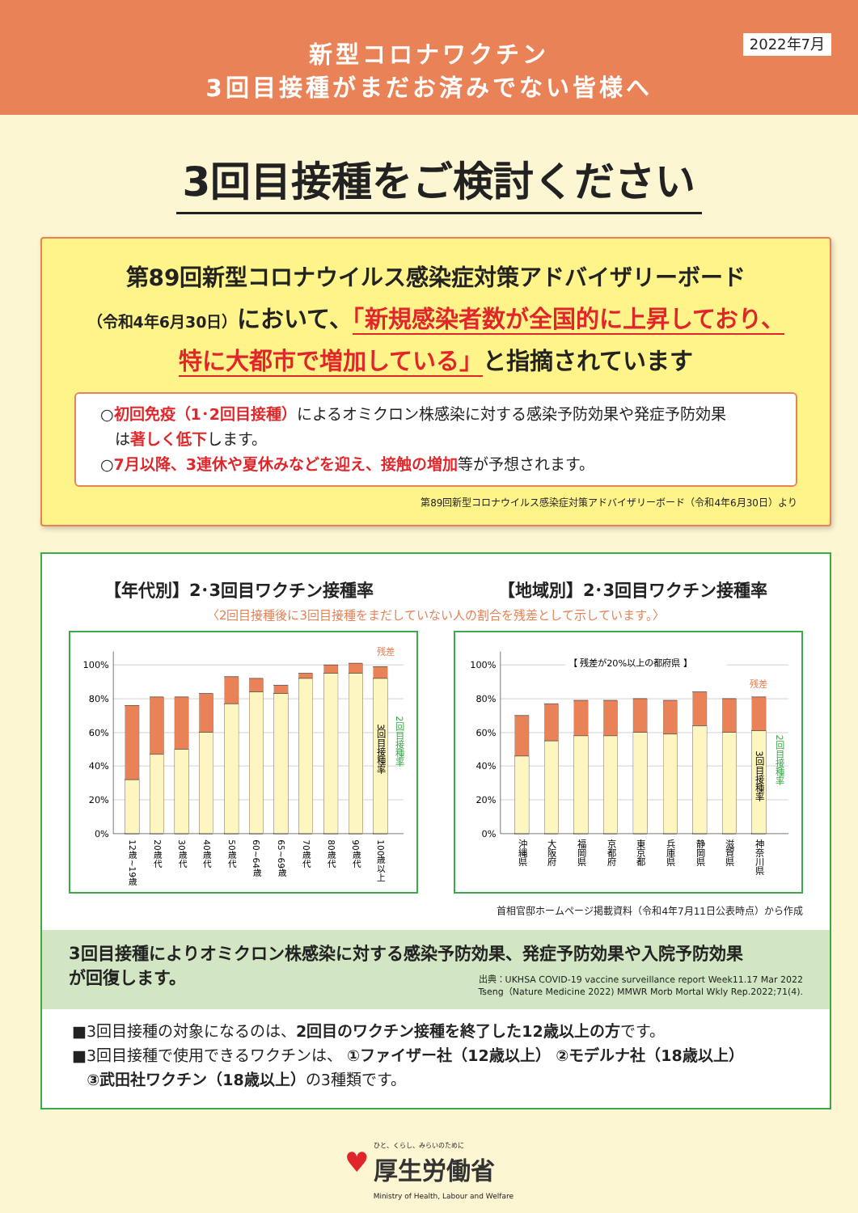新型コロナワクチン
3回目接種がまだお済みでない皆様へ
2022年7月
3回目接種をご検討ください
第89回新型コロナウイルス感染症対策アドバイザリーボード
（令和4年6月30日）において、「新規感染者数が全国的に上昇しており、
特に大都市で増加している」と指摘されています
○初回免疫（1･2回目接種）によるオミクロン株感染に対する感染予防効果や発症予防効果
は著しく低下します。
○7月以降、3連休や夏休みなどを迎え、接触の増加等が予想されます。
第89回新型コロナウイルス感染症対策アドバイザリーボード（令和4年6月30日）より
【年代別】2･3回目ワクチン接種率 【地域別】2･3回目ワクチン接種率
〈2回目接種後に3回目接種をまだしていない人の割合を残差として示しています。〉
100%
80%
60%
40%
20%
0%
残差
3回目接種率
2回目接種率
12歳~19歳
20歳代
30歳代
40歳代
50歳代
60~64歳
65~69歳
70歳代
80歳代
90歳代
100歳以上
100%
80%
60%
40%
20%
0%
【 残差が20%以上の都府県 】
残差
3回目接種率
2回目接種率
沖縄県
大阪府
福岡県
京都府
東京都
兵庫県
静岡県
滋賀県
神奈川県
首相官邸ホームページ掲載資料（令和4年7月11日公表時点）から作成
3回目接種によりオミクロン株感染に対する感染予防効果、発症予防効果や入院予防効果
が回復します。
出典：UKHSA COVID-19 vaccine surveillance report Week11.17 Mar 2022
Tseng（Nature Medicine 2022) MMWR Morb Mortal Wkly Rep.2022;71(4).
■3回目接種の対象になるのは、2回目のワクチン接種を終了した12歳以上の方です。
■3回目接種で使用できるワクチンは、 ①ファイザー社（12歳以上） ②モデルナ社（18歳以上）
③武田社ワクチン（18歳以上）の3種類です。
♥ ひと、くらし、みらいのために
厚生労働省
Ministry of Health, Labour and Welfare